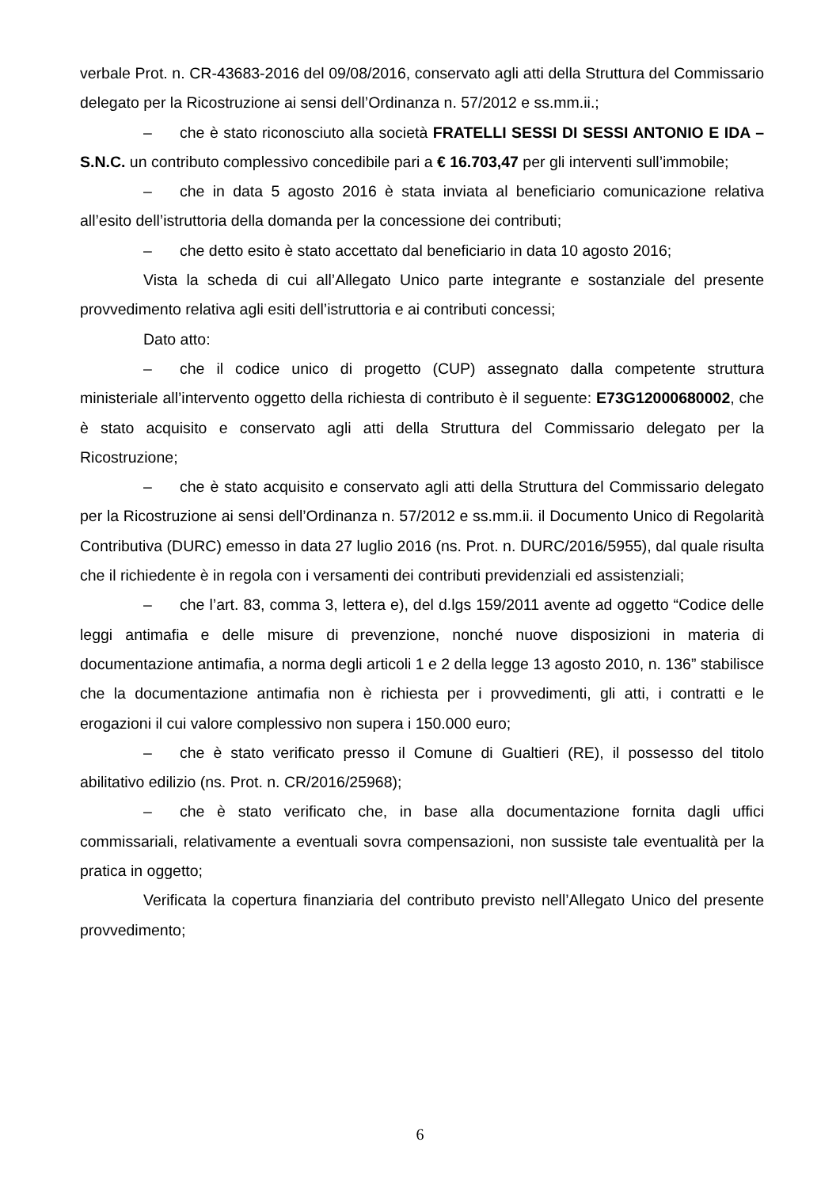verbale Prot. n. CR-43683-2016 del 09/08/2016, conservato agli atti della Struttura del Commissario delegato per la Ricostruzione ai sensi dell’Ordinanza n. 57/2012 e ss.mm.ii.;
– che è stato riconosciuto alla società FRATELLI SESSI DI SESSI ANTONIO E IDA – S.N.C. un contributo complessivo concedibile pari a € 16.703,47 per gli interventi sull’immobile;
– che in data 5 agosto 2016 è stata inviata al beneficiario comunicazione relativa all’esito dell’istruttoria della domanda per la concessione dei contributi;
– che detto esito è stato accettato dal beneficiario in data 10 agosto 2016;
Vista la scheda di cui all’Allegato Unico parte integrante e sostanziale del presente provvedimento relativa agli esiti dell’istruttoria e ai contributi concessi;
Dato atto:
– che il codice unico di progetto (CUP) assegnato dalla competente struttura ministeriale all’intervento oggetto della richiesta di contributo è il seguente: E73G12000680002, che è stato acquisito e conservato agli atti della Struttura del Commissario delegato per la Ricostruzione;
– che è stato acquisito e conservato agli atti della Struttura del Commissario delegato per la Ricostruzione ai sensi dell’Ordinanza n. 57/2012 e ss.mm.ii. il Documento Unico di Regolarità Contributiva (DURC) emesso in data 27 luglio 2016 (ns. Prot. n. DURC/2016/5955), dal quale risulta che il richiedente è in regola con i versamenti dei contributi previdenziali ed assistenziali;
– che l’art. 83, comma 3, lettera e), del d.lgs 159/2011 avente ad oggetto “Codice delle leggi antimafia e delle misure di prevenzione, nonché nuove disposizioni in materia di documentazione antimafia, a norma degli articoli 1 e 2 della legge 13 agosto 2010, n. 136” stabilisce che la documentazione antimafia non è richiesta per i provvedimenti, gli atti, i contratti e le erogazioni il cui valore complessivo non supera i 150.000 euro;
– che è stato verificato presso il Comune di Gualtieri (RE), il possesso del titolo abilitativo edilizio (ns. Prot. n. CR/2016/25968);
– che è stato verificato che, in base alla documentazione fornita dagli uffici commissariali, relativamente a eventuali sovra compensazioni, non sussiste tale eventualità per la pratica in oggetto;
Verificata la copertura finanziaria del contributo previsto nell’Allegato Unico del presente provvedimento;
6